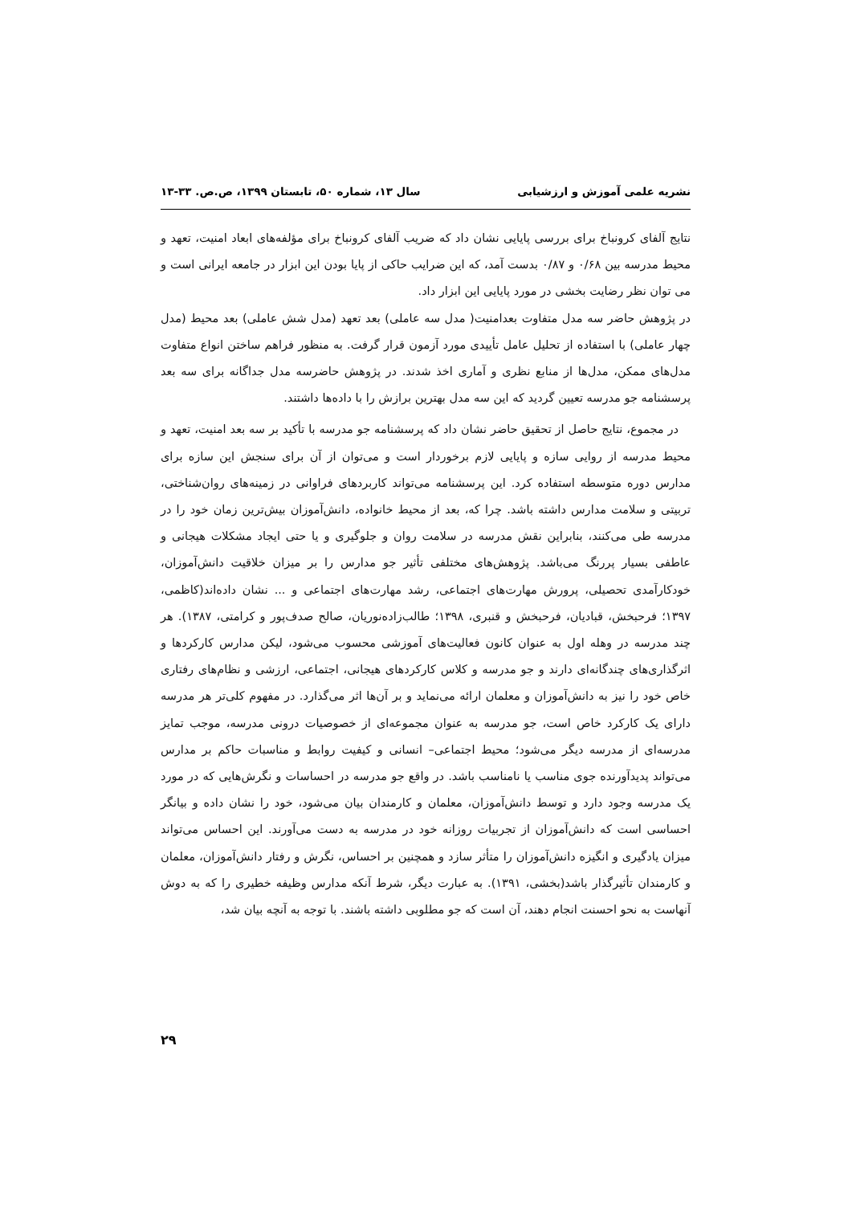نشریه علمی آموزش و ارزشیابی سال ۱۳، شماره ۵۰، تابستان ۱۳۹۹، ص.ص. ۳۳-۱۳
نتایج آلفای کرونباخ برای بررسی پایایی نشان داد که ضریب آلفای کرونباخ برای مؤلفه‌های ابعاد امنیت، تعهد و محیط مدرسه بین ۰/۶۸ و ۰/۸۷ بدست آمد، که این ضرایب حاکی از پایا بودن این ابزار در جامعه ایرانی است و می توان نظر رضایت بخشی در مورد پایایی این ابزار داد.
در پژوهش حاضر سه مدل متفاوت بعدامنیت( مدل سه عاملی) بعد تعهد (مدل شش عاملی) بعد محیط (مدل چهار عاملی) با استفاده از تحلیل عامل تأییدی مورد آزمون قرار گرفت. به منظور فراهم ساختن انواع متفاوت مدل‌های ممکن، مدل‌ها از منابع نظری و آماری اخذ شدند. در پژوهش حاضرسه مدل جداگانه برای سه بعد پرسشنامه جو مدرسه تعیین گردید که این سه مدل بهترین برازش را با داده‌ها داشتند.
در مجموع، نتایج حاصل از تحقیق حاضر نشان داد که پرسشنامه جو مدرسه با تأکید بر سه بعد امنیت، تعهد و محیط مدرسه از روایی سازه و پایایی لازم برخوردار است و می‌توان از آن برای سنجش این سازه برای مدارس دوره متوسطه استفاده کرد. این پرسشنامه می‌تواند کاربردهای فراوانی در زمینه‌های روان‌شناختی، تربیتی و سلامت مدارس داشته باشد. چرا که، بعد از محیط خانواده، دانش‌آموزان بیش‌ترین زمان خود را در مدرسه طی می‌کنند، بنابراین نقش مدرسه در سلامت روان و جلوگیری و یا حتی ایجاد مشکلات هیجانی و عاطفی بسیار پررنگ می‌باشد. پژوهش‌های مختلفی تأثیر جو مدارس را بر میزان خلاقیت دانش‌آموزان، خودکارآمدی تحصیلی، پرورش مهارت‌های اجتماعی، رشد مهارت‌های اجتماعی و ... نشان داده‌اند(کاظمی، ۱۳۹۷؛ فرحبخش، قبادیان، فرحبخش و قنبری، ۱۳۹۸؛ طالب‌زاده‌نوریان، صالح صدف‌پور و کرامتی، ۱۳۸۷). هر چند مدرسه در وهله اول به عنوان کانون فعالیت‌های آموزشی محسوب می‌شود، لیکن مدارس کارکردها و اثرگذاری‌های چندگانه‌ای دارند و جو مدرسه و کلاس کارکردهای هیجانی، اجتماعی، ارزشی و نظام‌های رفتاری خاص خود را نیز به دانش‌آموزان و معلمان ارائه می‌نماید و بر آن‌ها اثر می‌گذارد. در مفهوم کلی‌تر هر مدرسه دارای یک کارکرد خاص است، جو مدرسه به عنوان مجموعه‌ای از خصوصیات درونی مدرسه، موجب تمایز مدرسه‌ای از مدرسه دیگر می‌شود؛ محیط اجتماعی– انسانی و کیفیت روابط و مناسبات حاکم بر مدارس می‌تواند پدیدآورنده جوی مناسب یا نامناسب باشد. در واقع جو مدرسه در احساسات و نگرش‌هایی که در مورد یک مدرسه وجود دارد و توسط دانش‌آموزان، معلمان و کارمندان بیان می‌شود، خود را نشان داده و بیانگر احساسی است که دانش‌آموزان از تجربیات روزانه خود در مدرسه به دست می‌آورند. این احساس می‌تواند میزان یادگیری و انگیزه دانش‌آموزان را متأثر سازد و همچنین بر احساس، نگرش و رفتار دانش‌آموزان، معلمان و کارمندان تأثیرگذار باشد(بخشی، ۱۳۹۱). به عبارت دیگر، شرط آنکه مدارس وظیفه خطیری را که به دوش آنهاست به نحو احسنت انجام دهند، آن است که جو مطلوبی داشته باشند. با توجه به آنچه بیان شد،
۲۹